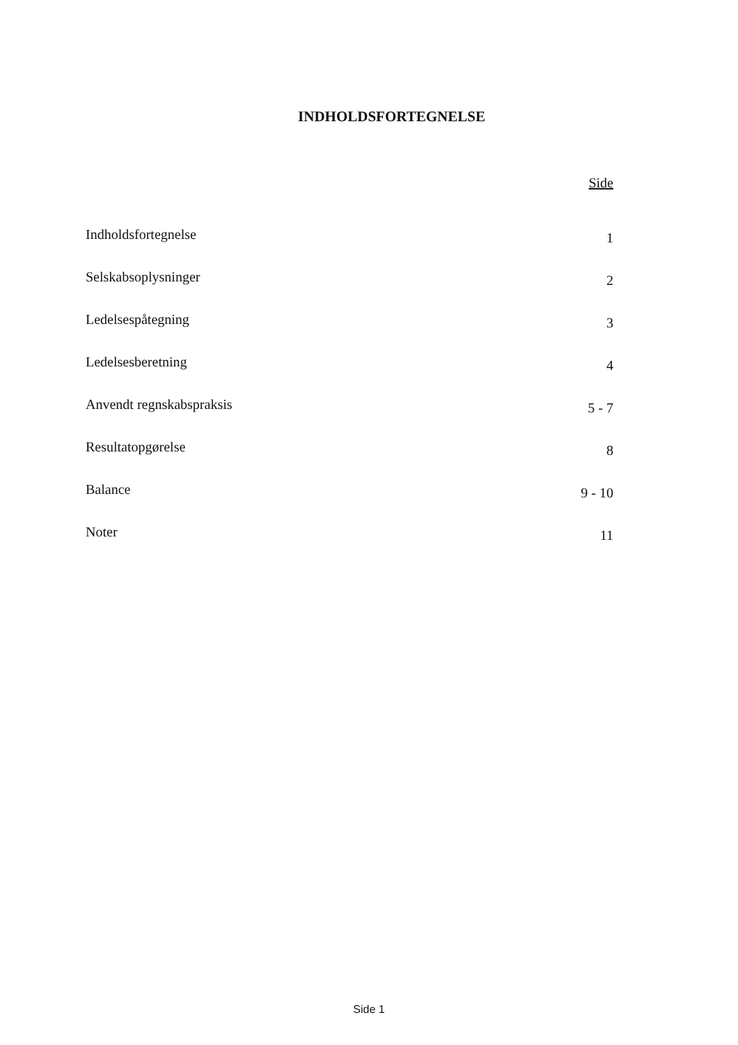INDHOLDSFORTEGNELSE
| | Side |
| --- | --- |
| Indholdsfortegnelse | 1 |
| Selskabsoplysninger | 2 |
| Ledelsespåtegning | 3 |
| Ledelsesberetning | 4 |
| Anvendt regnskabspraksis | 5 - 7 |
| Resultatopgørelse | 8 |
| Balance | 9 - 10 |
| Noter | 11 |
Side 1